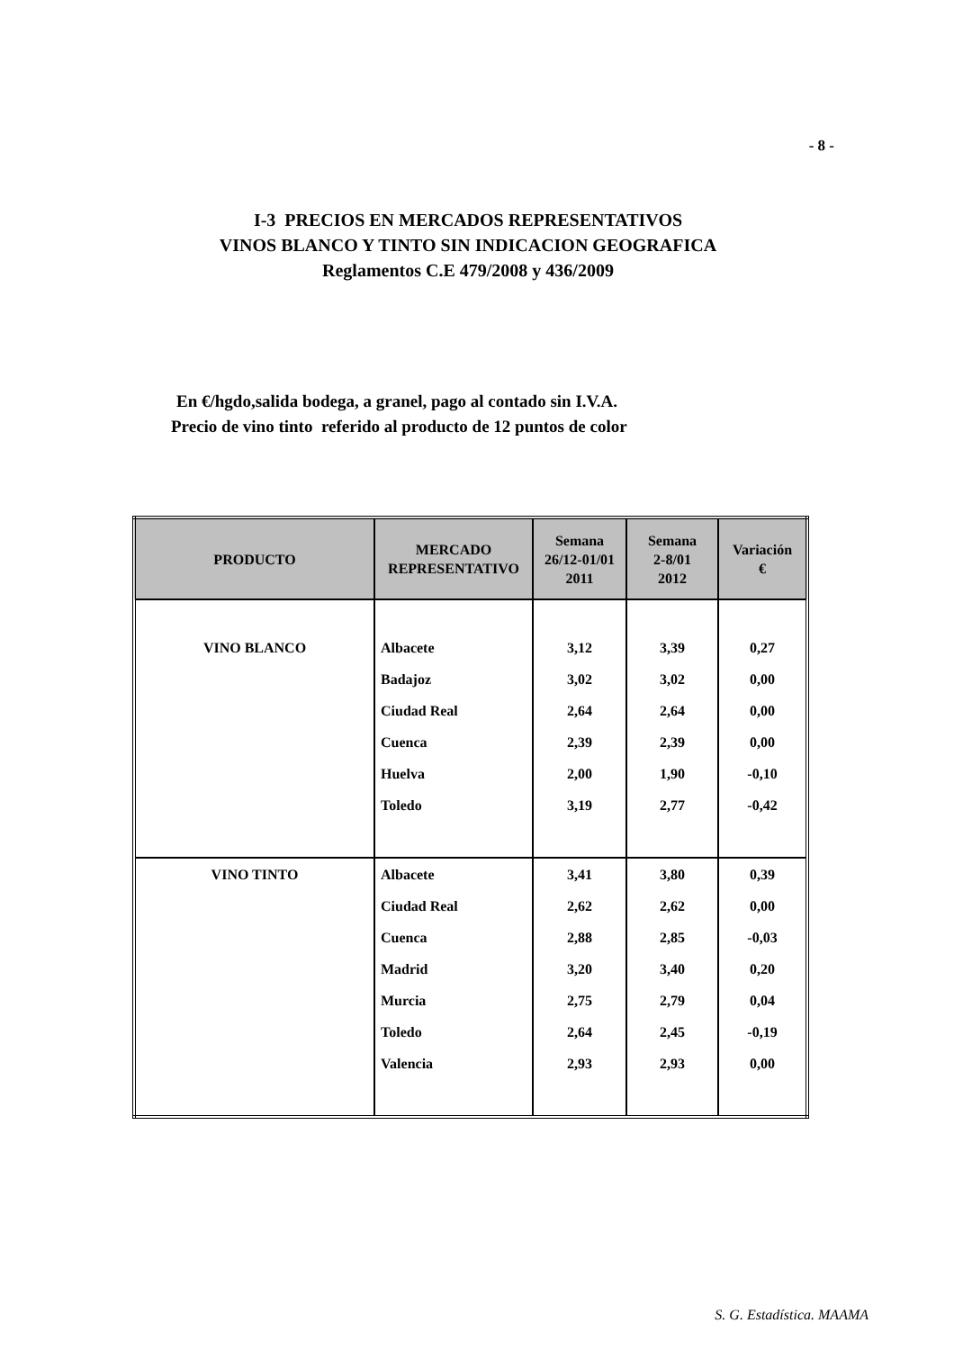- 8 -
I-3 PRECIOS EN MERCADOS REPRESENTATIVOS
VINOS BLANCO Y TINTO SIN INDICACION GEOGRAFICA
Reglamentos C.E 479/2008 y 436/2009
En €/hgdo,salida bodega, a granel, pago al contado sin I.V.A.
Precio de vino tinto referido al producto de 12 puntos de color
| PRODUCTO | MERCADO REPRESENTATIVO | Semana 26/12-01/01 2011 | Semana 2-8/01 2012 | Variación € |
| --- | --- | --- | --- | --- |
| VINO BLANCO | Albacete | 3,12 | 3,39 | 0,27 |
| | Badajoz | 3,02 | 3,02 | 0,00 |
| | Ciudad Real | 2,64 | 2,64 | 0,00 |
| | Cuenca | 2,39 | 2,39 | 0,00 |
| | Huelva | 2,00 | 1,90 | -0,10 |
| | Toledo | 3,19 | 2,77 | -0,42 |
| VINO TINTO | Albacete | 3,41 | 3,80 | 0,39 |
| | Ciudad Real | 2,62 | 2,62 | 0,00 |
| | Cuenca | 2,88 | 2,85 | -0,03 |
| | Madrid | 3,20 | 3,40 | 0,20 |
| | Murcia | 2,75 | 2,79 | 0,04 |
| | Toledo | 2,64 | 2,45 | -0,19 |
| | Valencia | 2,93 | 2,93 | 0,00 |
S. G. Estadística. MAAMA